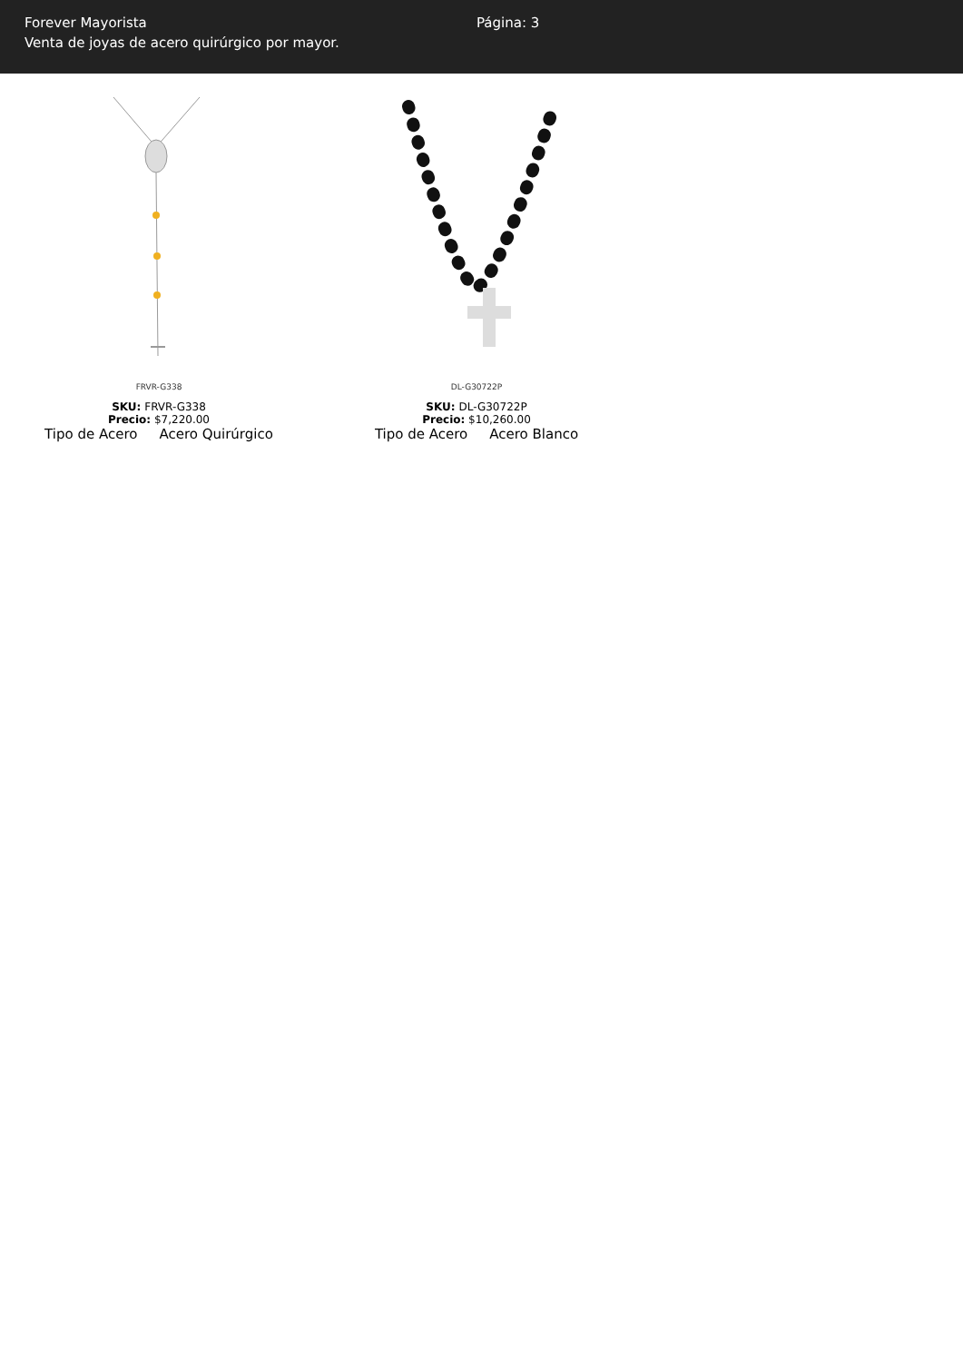Forever Mayorista
Venta de joyas de acero quirúrgico por mayor.
Página: 3
FRVR-G338
SKU: FRVR-G338
Precio: $7,220.00
| Tipo de Acero | Acero Quirúrgico |
DL-G30722P
SKU: DL-G30722P
Precio: $10,260.00
| Tipo de Acero | Acero Blanco |